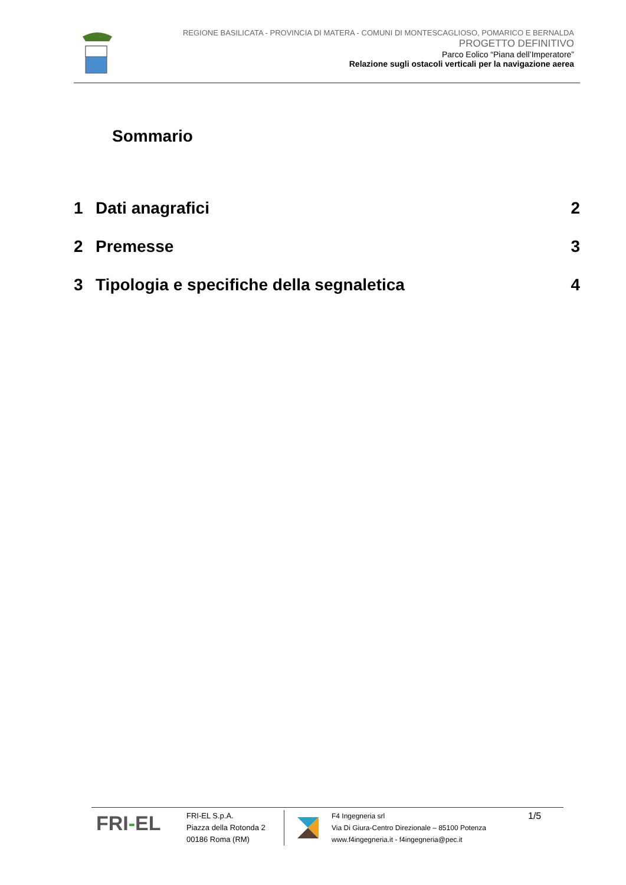REGIONE BASILICATA - PROVINCIA DI MATERA - COMUNI DI MONTESCAGLIOSO, POMARICO E BERNALDA
PROGETTO DEFINITIVO
Parco Eolico “Piana dell’Imperatore”
Relazione sugli ostacoli verticali per la navigazione aerea
Sommario
1 Dati anagrafici 2
2 Premesse 3
3 Tipologia e specifiche della segnaletica 4
FRI-EL
FRI-EL S.p.A.
Piazza della Rotonda 2
00186 Roma (RM)
F4 Ingegneria srl
Via Di Giura-Centro Direzionale – 85100 Potenza
www.f4ingegneria.it - f4ingegneria@pec.it
1/5